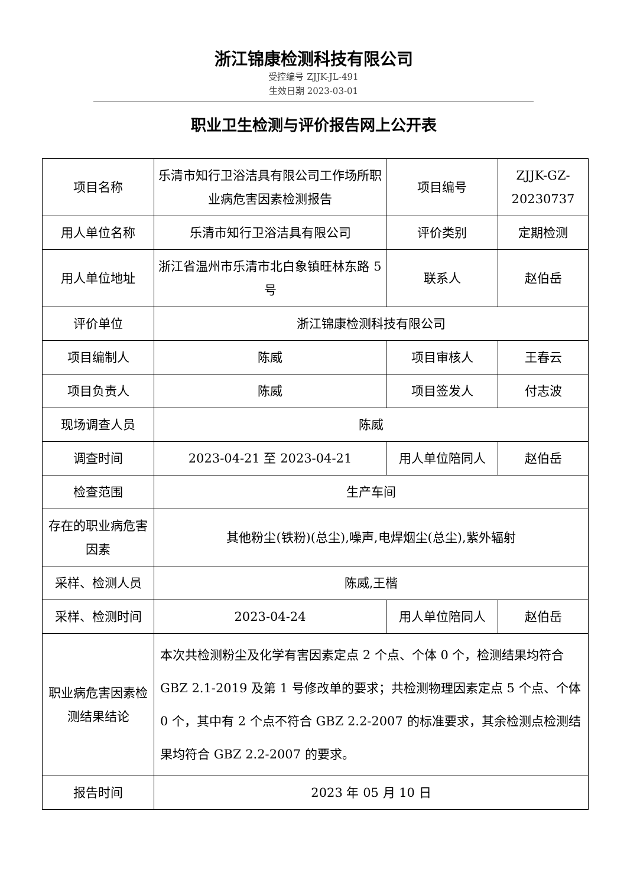浙江锦康检测科技有限公司
受控编号 ZJJK-JL-491
生效日期 2023-03-01
职业卫生检测与评价报告网上公开表
| 项目名称 | 乐清市知行卫浴洁具有限公司工作场所职业病危害因素检测报告 | 项目编号 | ZJJK-GZ-20230737 |
| 用人单位名称 | 乐清市知行卫浴洁具有限公司 | 评价类别 | 定期检测 |
| 用人单位地址 | 浙江省温州市乐清市北白象镇旺林东路 5 号 | 联系人 | 赵伯岳 |
| 评价单位 | 浙江锦康检测科技有限公司 | | |
| 项目编制人 | 陈威 | 项目审核人 | 王春云 |
| 项目负责人 | 陈威 | 项目签发人 | 付志波 |
| 现场调查人员 | 陈威 | | |
| 调查时间 | 2023-04-21 至 2023-04-21 | 用人单位陪同人 | 赵伯岳 |
| 检查范围 | 生产车间 | | |
| 存在的职业病危害因素 | 其他粉尘(铁粉)(总尘),噪声,电焊烟尘(总尘),紫外辐射 | | |
| 采样、检测人员 | 陈威,王楷 | | |
| 采样、检测时间 | 2023-04-24 | 用人单位陪同人 | 赵伯岳 |
| 职业病危害因素检测结果结论 | 本次共检测粉尘及化学有害因素定点 2 个点、个体 0 个，检测结果均符合 GBZ 2.1-2019 及第 1 号修改单的要求；共检测物理因素定点 5 个点、个体 0 个，其中有 2 个点不符合 GBZ 2.2-2007 的标准要求，其余检测点检测结果均符合 GBZ 2.2-2007 的要求。 | | |
| 报告时间 | 2023 年 05 月 10 日 | | |